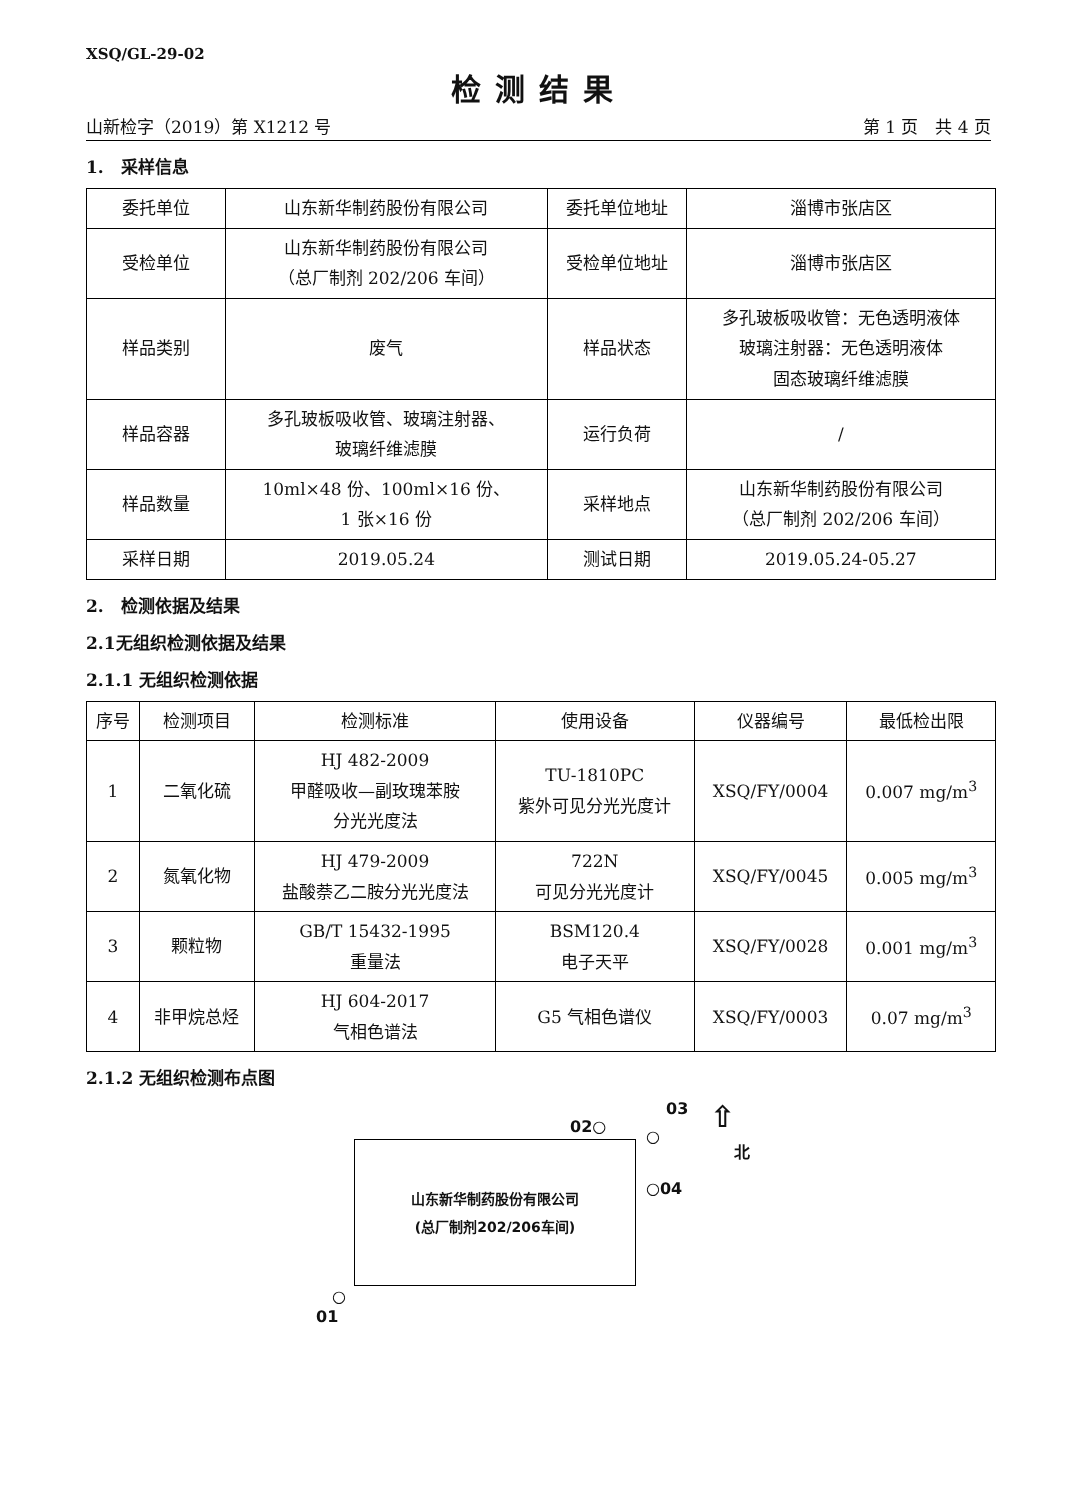XSQ/GL-29-02
检测结果
山新检字（2019）第 X1212 号 第 1 页　共 4 页
1.　采样信息
| 委托单位 | 山东新华制药股份有限公司 | 委托单位地址 | 淄博市张店区 |
| 受检单位 | 山东新华制药股份有限公司 （总厂制剂 202/206 车间） | 受检单位地址 | 淄博市张店区 |
| 样品类别 | 废气 | 样品状态 | 多孔玻板吸收管：无色透明液体 玻璃注射器：无色透明液体 固态玻璃纤维滤膜 |
| 样品容器 | 多孔玻板吸收管、玻璃注射器、 玻璃纤维滤膜 | 运行负荷 | / |
| 样品数量 | 10ml×48 份、100ml×16 份、 1 张×16 份 | 采样地点 | 山东新华制药股份有限公司 （总厂制剂 202/206 车间） |
| 采样日期 | 2019.05.24 | 测试日期 | 2019.05.24-05.27 |
2.　检测依据及结果
2.1无组织检测依据及结果
2.1.1 无组织检测依据
| 序号 | 检测项目 | 检测标准 | 使用设备 | 仪器编号 | 最低检出限 |
| --- | --- | --- | --- | --- | --- |
| 1 | 二氧化硫 | HJ 482-2009 甲醛吸收—副玫瑰苯胺 分光光度法 | TU-1810PC 紫外可见分光光度计 | XSQ/FY/0004 | 0.007 mg/m<sup>3</sup> |
| 2 | 氮氧化物 | HJ 479-2009 盐酸萘乙二胺分光光度法 | 722N 可见分光光度计 | XSQ/FY/0045 | 0.005 mg/m<sup>3</sup> |
| 3 | 颗粒物 | GB/T 15432-1995 重量法 | BSM120.4 电子天平 | XSQ/FY/0028 | 0.001 mg/m<sup>3</sup> |
| 4 | 非甲烷总烃 | HJ 604-2017 气相色谱法 | G5 气相色谱仪 | XSQ/FY/0003 | 0.07 mg/m<sup>3</sup> |
2.1.2 无组织检测布点图
02○
03
○
⇧
北
○04
山东新华制药股份有限公司
(总厂制剂202/206车间)
○
01